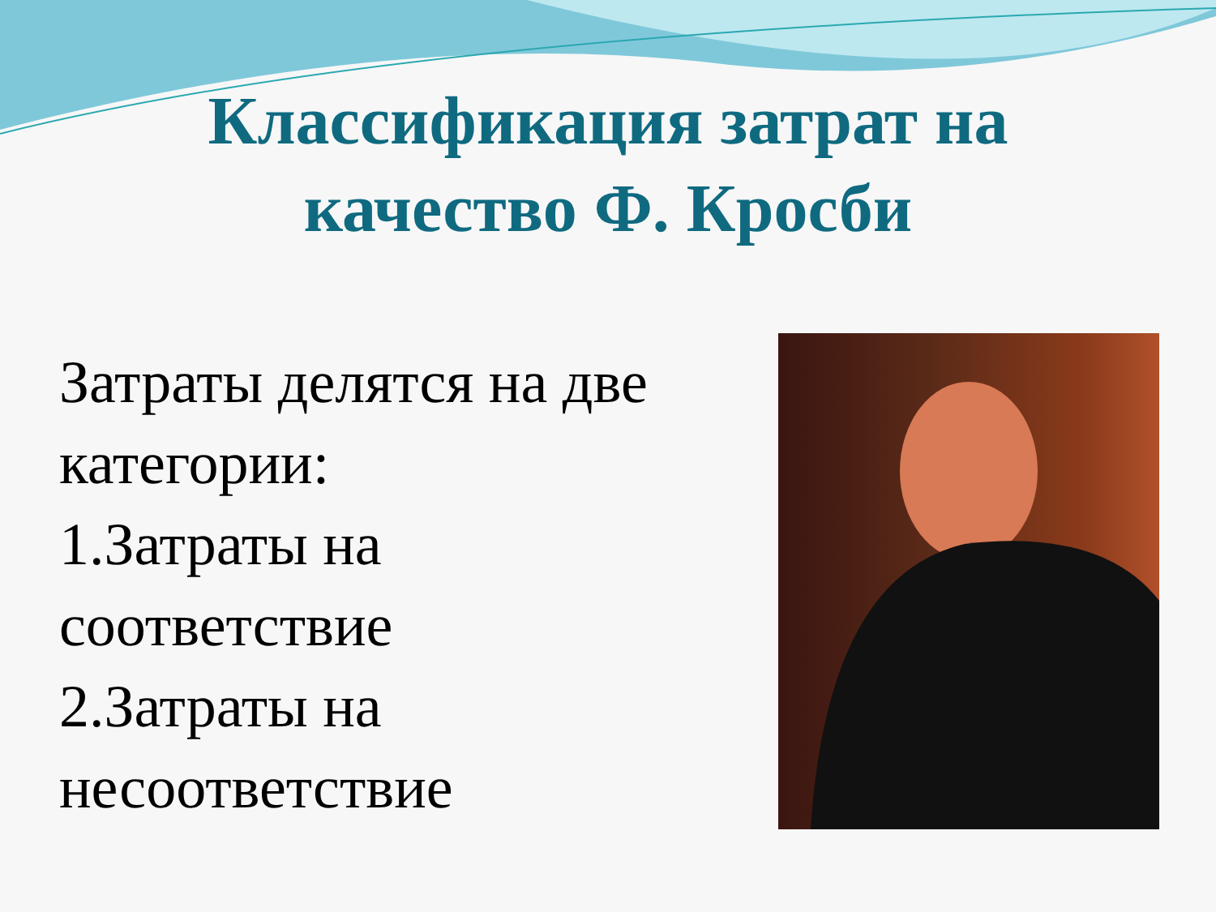Классификация затрат на
качество Ф. Кросби
Затраты делятся на две категории:
1.Затраты на соответствие
2.Затраты на несоответствие